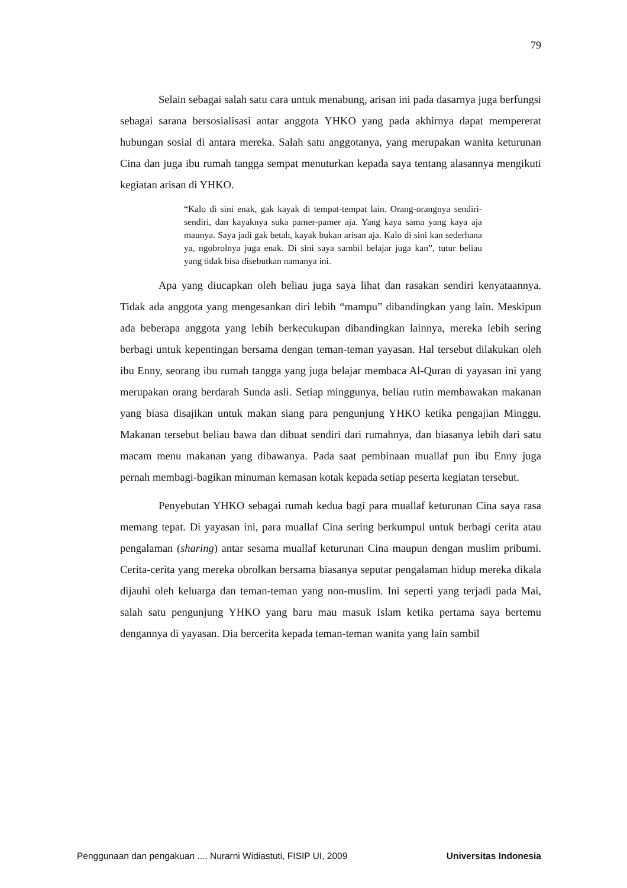79
Selain sebagai salah satu cara untuk menabung, arisan ini pada dasarnya juga berfungsi sebagai sarana bersosialisasi antar anggota YHKO yang pada akhirnya dapat mempererat hubungan sosial di antara mereka. Salah satu anggotanya, yang merupakan wanita keturunan Cina dan juga ibu rumah tangga sempat menuturkan kepada saya tentang alasannya mengikuti kegiatan arisan di YHKO.
“Kalo di sini enak, gak kayak di tempat-tempat lain. Orang-orangnya sendiri-sendiri, dan kayaknya suka pamer-pamer aja. Yang kaya sama yang kaya aja maunya. Saya jadi gak betah, kayak bukan arisan aja. Kalo di sini kan sederhana ya, ngobrolnya juga enak. Di sini saya sambil belajar juga kan”, tutur beliau yang tidak bisa disebutkan namanya ini.
Apa yang diucapkan oleh beliau juga saya lihat dan rasakan sendiri kenyataannya. Tidak ada anggota yang mengesankan diri lebih “mampu” dibandingkan yang lain. Meskipun ada beberapa anggota yang lebih berkecukupan dibandingkan lainnya, mereka lebih sering berbagi untuk kepentingan bersama dengan teman-teman yayasan. Hal tersebut dilakukan oleh ibu Enny, seorang ibu rumah tangga yang juga belajar membaca Al-Quran di yayasan ini yang merupakan orang berdarah Sunda asli. Setiap minggunya, beliau rutin membawakan makanan yang biasa disajikan untuk makan siang para pengunjung YHKO ketika pengajian Minggu. Makanan tersebut beliau bawa dan dibuat sendiri dari rumahnya, dan biasanya lebih dari satu macam menu makanan yang dibawanya. Pada saat pembinaan muallaf pun ibu Enny juga pernah membagi-bagikan minuman kemasan kotak kepada setiap peserta kegiatan tersebut.
Penyebutan YHKO sebagai rumah kedua bagi para muallaf keturunan Cina saya rasa memang tepat. Di yayasan ini, para muallaf Cina sering berkumpul untuk berbagi cerita atau pengalaman (sharing) antar sesama muallaf keturunan Cina maupun dengan muslim pribumi. Cerita-cerita yang mereka obrolkan bersama biasanya seputar pengalaman hidup mereka dikala dijauhi oleh keluarga dan teman-teman yang non-muslim. Ini seperti yang terjadi pada Mai, salah satu pengunjung YHKO yang baru mau masuk Islam ketika pertama saya bertemu dengannya di yayasan. Dia bercerita kepada teman-teman wanita yang lain sambil
Penggunaan dan pengakuan ..., Nurarni Widiastuti, FISIP UI, 2009 Universitas Indonesia